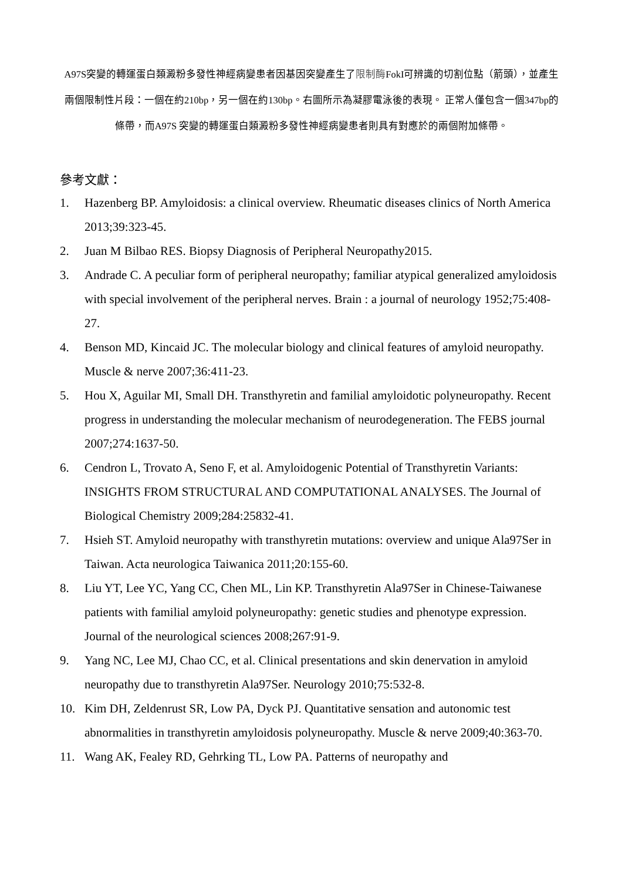A97S突變的轉運蛋白類澱粉多發性神經病變患者因基因突變產生了限制酶FokI可辨識的切割位點（箭頭），並產生兩個限制性片段：一個在約210bp，另一個在約130bp。右圖所示為凝膠電泳後的表現。 正常人僅包含一個347bp的條帶，而A97S 突變的轉運蛋白類澱粉多發性神經病變患者則具有對應於的兩個附加條帶。
參考文獻：
1. Hazenberg BP. Amyloidosis: a clinical overview. Rheumatic diseases clinics of North America 2013;39:323-45.
2. Juan M Bilbao RES. Biopsy Diagnosis of Peripheral Neuropathy2015.
3. Andrade C. A peculiar form of peripheral neuropathy; familiar atypical generalized amyloidosis with special involvement of the peripheral nerves. Brain : a journal of neurology 1952;75:408-27.
4. Benson MD, Kincaid JC. The molecular biology and clinical features of amyloid neuropathy. Muscle & nerve 2007;36:411-23.
5. Hou X, Aguilar MI, Small DH. Transthyretin and familial amyloidotic polyneuropathy. Recent progress in understanding the molecular mechanism of neurodegeneration. The FEBS journal 2007;274:1637-50.
6. Cendron L, Trovato A, Seno F, et al. Amyloidogenic Potential of Transthyretin Variants: INSIGHTS FROM STRUCTURAL AND COMPUTATIONAL ANALYSES. The Journal of Biological Chemistry 2009;284:25832-41.
7. Hsieh ST. Amyloid neuropathy with transthyretin mutations: overview and unique Ala97Ser in Taiwan. Acta neurologica Taiwanica 2011;20:155-60.
8. Liu YT, Lee YC, Yang CC, Chen ML, Lin KP. Transthyretin Ala97Ser in Chinese-Taiwanese patients with familial amyloid polyneuropathy: genetic studies and phenotype expression. Journal of the neurological sciences 2008;267:91-9.
9. Yang NC, Lee MJ, Chao CC, et al. Clinical presentations and skin denervation in amyloid neuropathy due to transthyretin Ala97Ser. Neurology 2010;75:532-8.
10. Kim DH, Zeldenrust SR, Low PA, Dyck PJ. Quantitative sensation and autonomic test abnormalities in transthyretin amyloidosis polyneuropathy. Muscle & nerve 2009;40:363-70.
11. Wang AK, Fealey RD, Gehrking TL, Low PA. Patterns of neuropathy and